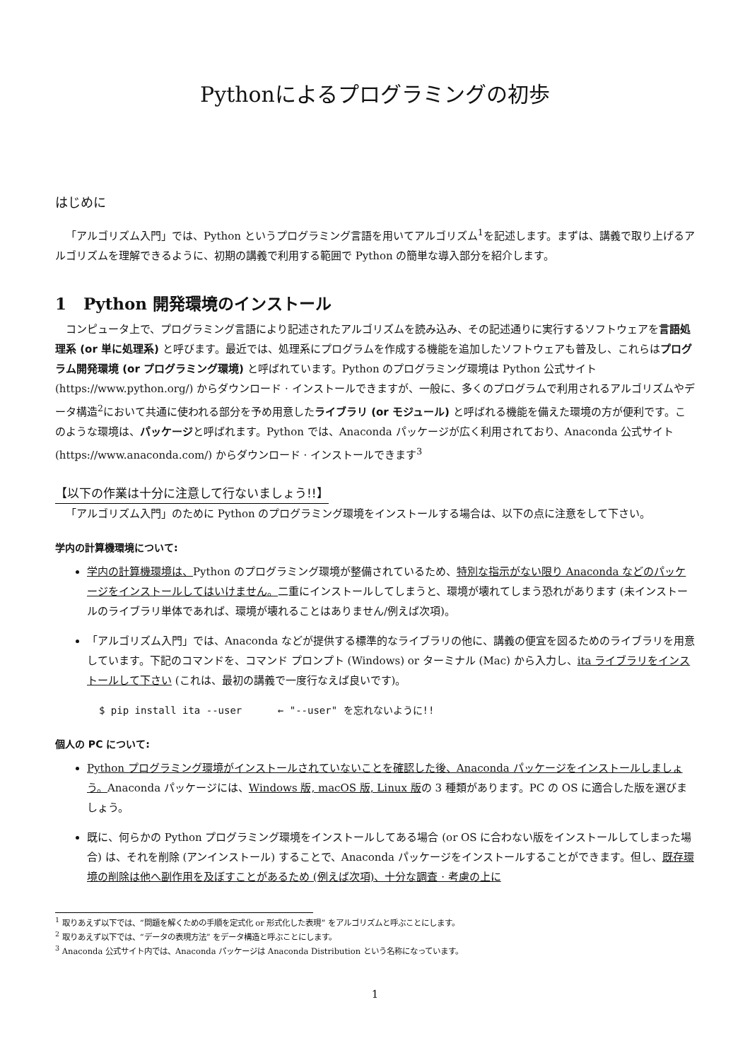Pythonによるプログラミングの初歩
はじめに
「アルゴリズム入門」では、Python というプログラミング言語を用いてアルゴリズム<sup>1</sup>を記述します。まずは、講義で取り上げるアルゴリズムを理解できるように、初期の講義で利用する範囲で Python の簡単な導入部分を紹介します。
1 Python 開発環境のインストール
コンピュータ上で、プログラミング言語により記述されたアルゴリズムを読み込み、その記述通りに実行するソフトウェアを言語処理系 (or 単に処理系) と呼びます。最近では、処理系にプログラムを作成する機能を追加したソフトウェアも普及し、これらはプログラム開発環境 (or プログラミング環境) と呼ばれています。Python のプログラミング環境は Python 公式サイト (https://www.python.org/) からダウンロード · インストールできますが、一般に、多くのプログラムで利用されるアルゴリズムやデータ構造<sup>2</sup>において共通に使われる部分を予め用意したライブラリ (or モジュール) と呼ばれる機能を備えた環境の方が便利です。このような環境は、パッケージと呼ばれます。Python では、Anaconda パッケージが広く利用されており、Anaconda 公式サイト (https://www.anaconda.com/) からダウンロード · インストールできます<sup>3</sup>
【以下の作業は十分に注意して行ないましょう!!】
「アルゴリズム入門」のために Python のプログラミング環境をインストールする場合は、以下の点に注意をして下さい。
学内の計算機環境について:
学内の計算機環境は、Python のプログラミング環境が整備されているため、特別な指示がない限り Anaconda などのパッケージをインストールしてはいけません。二重にインストールしてしまうと、環境が壊れてしまう恐れがあります (未インストールのライブラリ単体であれば、環境が壊れることはありません/例えば次項)。
「アルゴリズム入門」では、Anaconda などが提供する標準的なライブラリの他に、講義の便宜を図るためのライブラリを用意しています。下記のコマンドを、コマンド プロンプト (Windows) or ターミナル (Mac) から入力し、ita ライブラリをインストールして下さい (これは、最初の講義で一度行なえば良いです)。
$ pip install ita --user      ← "--user" を忘れないように!!
個人の PC について:
Python プログラミング環境がインストールされていないことを確認した後、Anaconda パッケージをインストールしましょう。Anaconda パッケージには、Windows 版, macOS 版, Linux 版の 3 種類があります。PC の OS に適合した版を選びましょう。
既に、何らかの Python プログラミング環境をインストールしてある場合 (or OS に合わない版をインストールしてしまった場合) は、それを削除 (アンインストール) することで、Anaconda パッケージをインストールすることができます。但し、既存環境の削除は他へ副作用を及ぼすことがあるため (例えば次項)、十分な調査 · 考慮の上に
<sup>1</sup> 取りあえず以下では、“問題を解くための手順を定式化 or 形式化した表現” をアルゴリズムと呼ぶことにします。
<sup>2</sup> 取りあえず以下では、“データの表現方法” をデータ構造と呼ぶことにします。
<sup>3</sup> Anaconda 公式サイト内では、Anaconda パッケージは Anaconda Distribution という名称になっています。
1